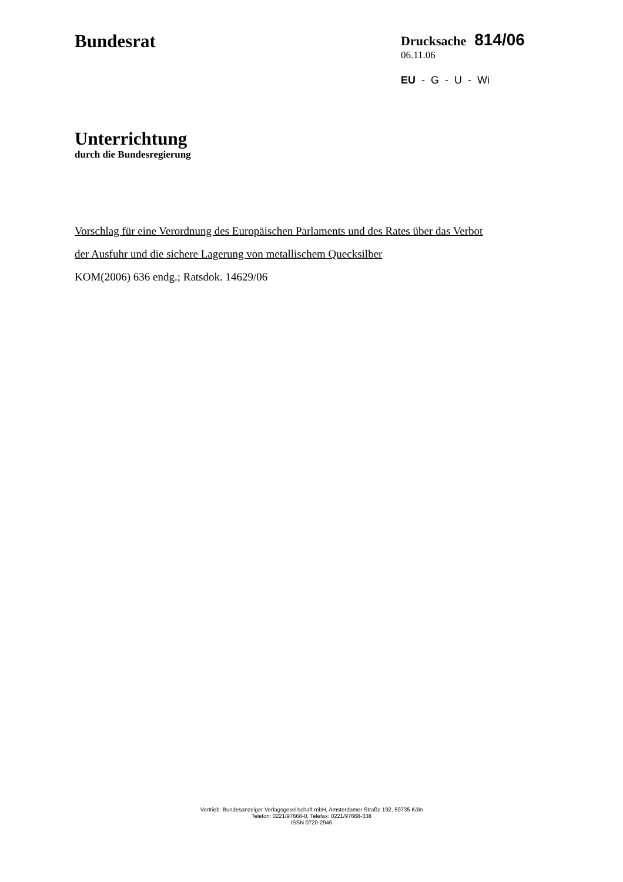Bundesrat
Drucksache 814/06
06.11.06
EU - G - U - Wi
Unterrichtung
durch die Bundesregierung
Vorschlag für eine Verordnung des Europäischen Parlaments und des Rates über das Verbot
der Ausfuhr und die sichere Lagerung von metallischem Quecksilber
KOM(2006) 636 endg.; Ratsdok. 14629/06
Vertrieb: Bundesanzeiger Verlagsgesellschaft mbH, Amsterdamer Straße 192, 50735 Köln
Telefon: 0221/97668-0, Telefax: 0221/97668-338
ISSN 0720-2946